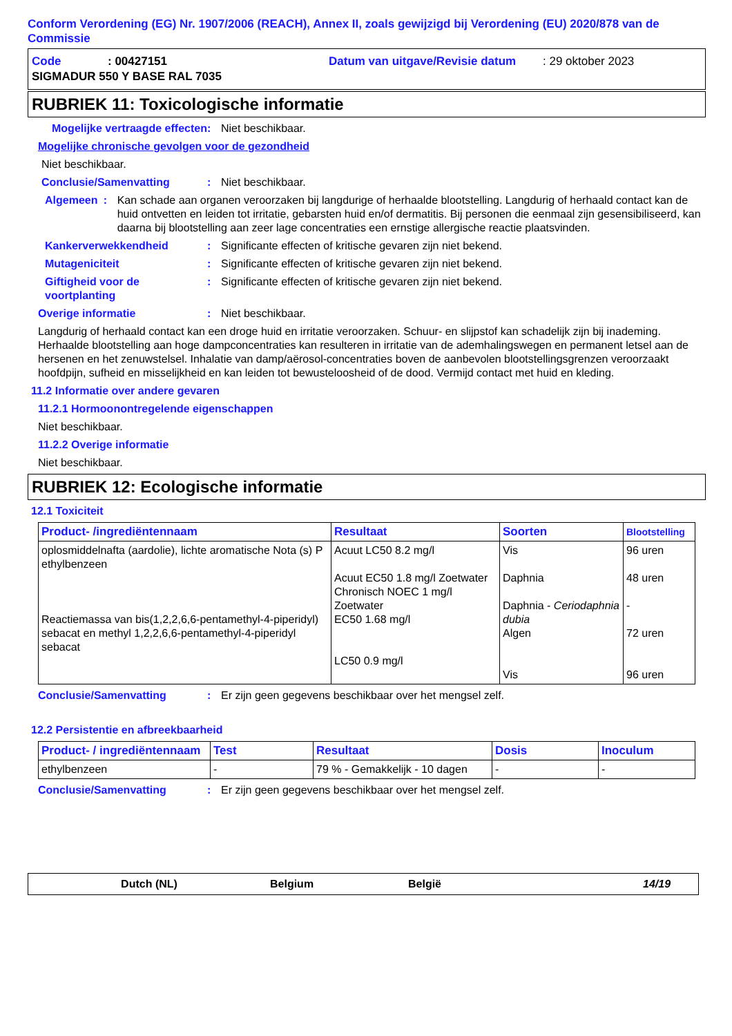Conform Verordening (EG) Nr. 1907/2006 (REACH), Annex II, zoals gewijzigd bij Verordening (EU) 2020/878 van de Commissie
Code: 00427151 Datum van uitgave/Revisie datum: 29 oktober 2023
SIGMADUR 550 Y BASE RAL 7035
RUBRIEK 11: Toxicologische informatie
Mogelijke vertraagde effecten: Niet beschikbaar.
Mogelijke chronische gevolgen voor de gezondheid
Niet beschikbaar.
Conclusie/Samenvatting: Niet beschikbaar.
Algemeen: Kan schade aan organen veroorzaken bij langdurige of herhaalde blootstelling. Langdurig of herhaald contact kan de huid ontvetten en leiden tot irritatie, gebarsten huid en/of dermatitis. Bij personen die eenmaal zijn gesensibiliseerd, kan daarna bij blootstelling aan zeer lage concentraties een ernstige allergische reactie plaatsvinden.
Kankerverwekkendheid: Significante effecten of kritische gevaren zijn niet bekend.
Mutageniciteit: Significante effecten of kritische gevaren zijn niet bekend.
Giftigheid voor de voortplanting: Significante effecten of kritische gevaren zijn niet bekend.
Overige informatie: Niet beschikbaar.
Langdurig of herhaald contact kan een droge huid en irritatie veroorzaken. Schuur- en slijpstof kan schadelijk zijn bij inademing. Herhaalde blootstelling aan hoge dampconcentraties kan resulteren in irritatie van de ademhalingswegen en permanent letsel aan de hersenen en het zenuwstelsel. Inhalatie van damp/aërosol-concentraties boven de aanbevolen blootstellingsgrenzen veroorzaakt hoofdpijn, sufheid en misselijkheid en kan leiden tot bewusteloosheid of de dood. Vermijd contact met huid en kleding.
11.2 Informatie over andere gevaren
11.2.1 Hormoonontregelende eigenschappen
Niet beschikbaar.
11.2.2 Overige informatie
Niet beschikbaar.
RUBRIEK 12: Ecologische informatie
12.1 Toxiciteit
| Product- /ingrediëntennaam | Resultaat | Soorten | Blootstelling |
| --- | --- | --- | --- |
| oplosmiddelnafta (aardolie), lichte aromatische Nota (s) P ethylbenzeen Reactiemassa van bis(1,2,2,6,6-pentamethyl-4-piperidyl) sebacat en methyl 1,2,2,6,6-pentamethyl-4-piperidyl sebacat | Acuut LC50 8.2 mg/l Acuut EC50 1.8 mg/l Zoetwater Chronisch NOEC 1 mg/l Zoetwater EC50 1.68 mg/l LC50 0.9 mg/l | Vis Daphnia Daphnia - Ceriodaphnia dubia Algen Vis | 96 uren 48 uren - 72 uren 96 uren |
Conclusie/Samenvatting: Er zijn geen gegevens beschikbaar over het mengsel zelf.
12.2 Persistentie en afbreekbaarheid
| Product- / ingrediëntennaam | Test | Resultaat | Dosis | Inoculum |
| --- | --- | --- | --- | --- |
| ethylbenzeen | - | 79 % - Gemakkelijk - 10 dagen | - | - |
Conclusie/Samenvatting: Er zijn geen gegevens beschikbaar over het mengsel zelf.
Dutch (NL) Belgium België 14/19